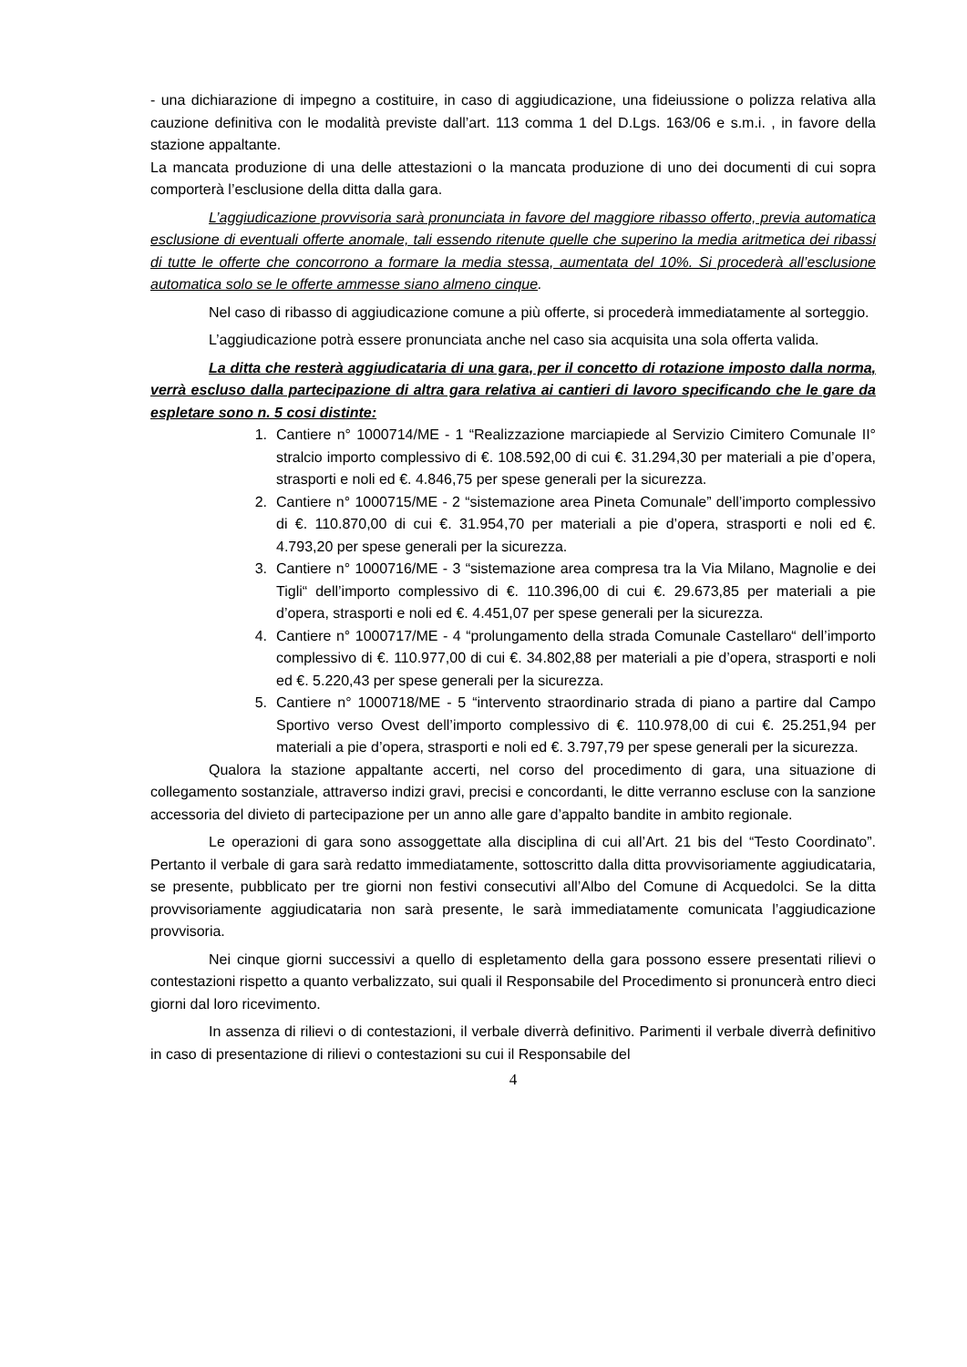- una dichiarazione di impegno a costituire, in caso di aggiudicazione, una fideiussione o polizza relativa alla cauzione definitiva con le modalità previste dall’art. 113 comma 1 del D.Lgs. 163/06 e s.m.i. , in favore della stazione appaltante.
La mancata produzione di una delle attestazioni o la mancata produzione di uno dei documenti di cui sopra comporterà l’esclusione della ditta dalla gara.
L’aggiudicazione provvisoria sarà pronunciata in favore del maggiore ribasso offerto, previa automatica esclusione di eventuali offerte anomale, tali essendo ritenute quelle che superino la media aritmetica dei ribassi di tutte le offerte che concorrono a formare la media stessa, aumentata del 10%. Si procederà all’esclusione automatica solo se le offerte ammesse siano almeno cinque.
Nel caso di ribasso di aggiudicazione comune a più offerte, si procederà immediatamente al sorteggio.
L’aggiudicazione potrà essere pronunciata anche nel caso sia acquisita una sola offerta valida.
La ditta che resterà aggiudicataria di una gara, per il concetto di rotazione imposto dalla norma, verrà escluso dalla partecipazione di altra gara relativa ai cantieri di lavoro specificando che le gare da espletare sono n. 5 cosi distinte:
1. Cantiere n° 1000714/ME - 1 “Realizzazione marciapiede al Servizio Cimitero Comunale II° stralcio importo complessivo di €. 108.592,00 di cui €. 31.294,30 per materiali a pie d’opera, strasporti e noli ed €. 4.846,75 per spese generali per la sicurezza.
2. Cantiere n° 1000715/ME - 2 “sistemazione area Pineta Comunale” dell’importo complessivo di €. 110.870,00 di cui €. 31.954,70 per materiali a pie d’opera, strasporti e noli ed €. 4.793,20 per spese generali per la sicurezza.
3. Cantiere n° 1000716/ME - 3 “sistemazione area compresa tra la Via Milano, Magnolie e dei Tigli“ dell’importo complessivo di €. 110.396,00 di cui €. 29.673,85 per materiali a pie d’opera, strasporti e noli ed €. 4.451,07 per spese generali per la sicurezza.
4. Cantiere n° 1000717/ME - 4 “prolungamento della strada Comunale Castellaro“ dell’importo complessivo di €. 110.977,00 di cui €. 34.802,88 per materiali a pie d’opera, strasporti e noli ed €. 5.220,43 per spese generali per la sicurezza.
5. Cantiere n° 1000718/ME - 5 “intervento straordinario strada di piano a partire dal Campo Sportivo verso Ovest dell’importo complessivo di €. 110.978,00 di cui €. 25.251,94 per materiali a pie d’opera, strasporti e noli ed €. 3.797,79 per spese generali per la sicurezza.
Qualora la stazione appaltante accerti, nel corso del procedimento di gara, una situazione di collegamento sostanziale, attraverso indizi gravi, precisi e concordanti, le ditte verranno escluse con la sanzione accessoria del divieto di partecipazione per un anno alle gare d’appalto bandite in ambito regionale.
Le operazioni di gara sono assoggettate alla disciplina di cui all’Art. 21 bis del “Testo Coordinato”. Pertanto il verbale di gara sarà redatto immediatamente, sottoscritto dalla ditta provvisoriamente aggiudicataria, se presente, pubblicato per tre giorni non festivi consecutivi all’Albo del Comune di Acquedolci. Se la ditta provvisoriamente aggiudicataria non sarà presente, le sarà immediatamente comunicata l’aggiudicazione provvisoria.
Nei cinque giorni successivi a quello di espletamento della gara possono essere presentati rilievi o contestazioni rispetto a quanto verbalizzato, sui quali il Responsabile del Procedimento si pronuncerà entro dieci giorni dal loro ricevimento.
In assenza di rilievi o di contestazioni, il verbale diverrà definitivo. Parimenti il verbale diverrà definitivo in caso di presentazione di rilievi o contestazioni su cui il Responsabile del
4